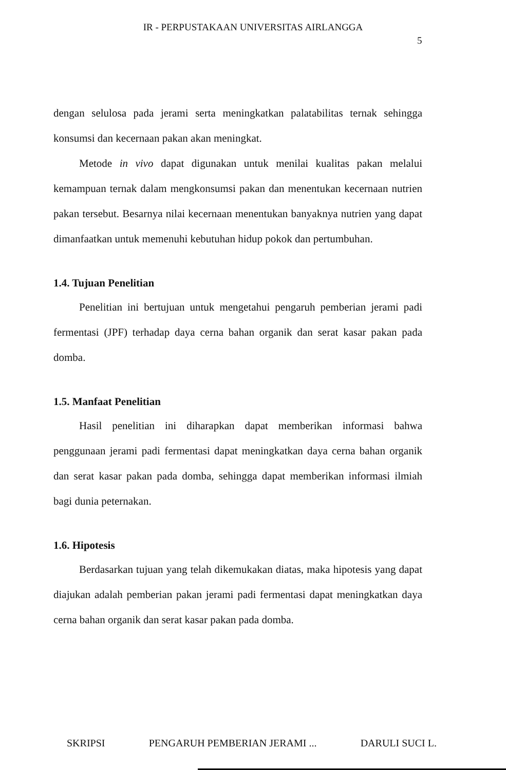IR - PERPUSTAKAAN UNIVERSITAS AIRLANGGA
5
dengan selulosa pada jerami serta meningkatkan palatabilitas ternak sehingga konsumsi dan kecernaan pakan akan meningkat.
Metode in vivo dapat digunakan untuk menilai kualitas pakan melalui kemampuan ternak dalam mengkonsumsi pakan dan menentukan kecernaan nutrien pakan tersebut. Besarnya nilai kecernaan menentukan banyaknya nutrien yang dapat dimanfaatkan untuk memenuhi kebutuhan hidup pokok dan pertumbuhan.
1.4. Tujuan Penelitian
Penelitian ini bertujuan untuk mengetahui pengaruh pemberian jerami padi fermentasi (JPF) terhadap daya cerna bahan organik dan serat kasar pakan pada domba.
1.5. Manfaat Penelitian
Hasil penelitian ini diharapkan dapat memberikan informasi bahwa penggunaan jerami padi fermentasi dapat meningkatkan daya cerna bahan organik dan serat kasar pakan pada domba, sehingga dapat memberikan informasi ilmiah bagi dunia peternakan.
1.6. Hipotesis
Berdasarkan tujuan yang telah dikemukakan diatas, maka hipotesis yang dapat diajukan adalah pemberian pakan jerami padi fermentasi dapat meningkatkan daya cerna bahan organik dan serat kasar pakan pada domba.
SKRIPSI PENGARUH PEMBERIAN JERAMI ... DARULI SUCI L.